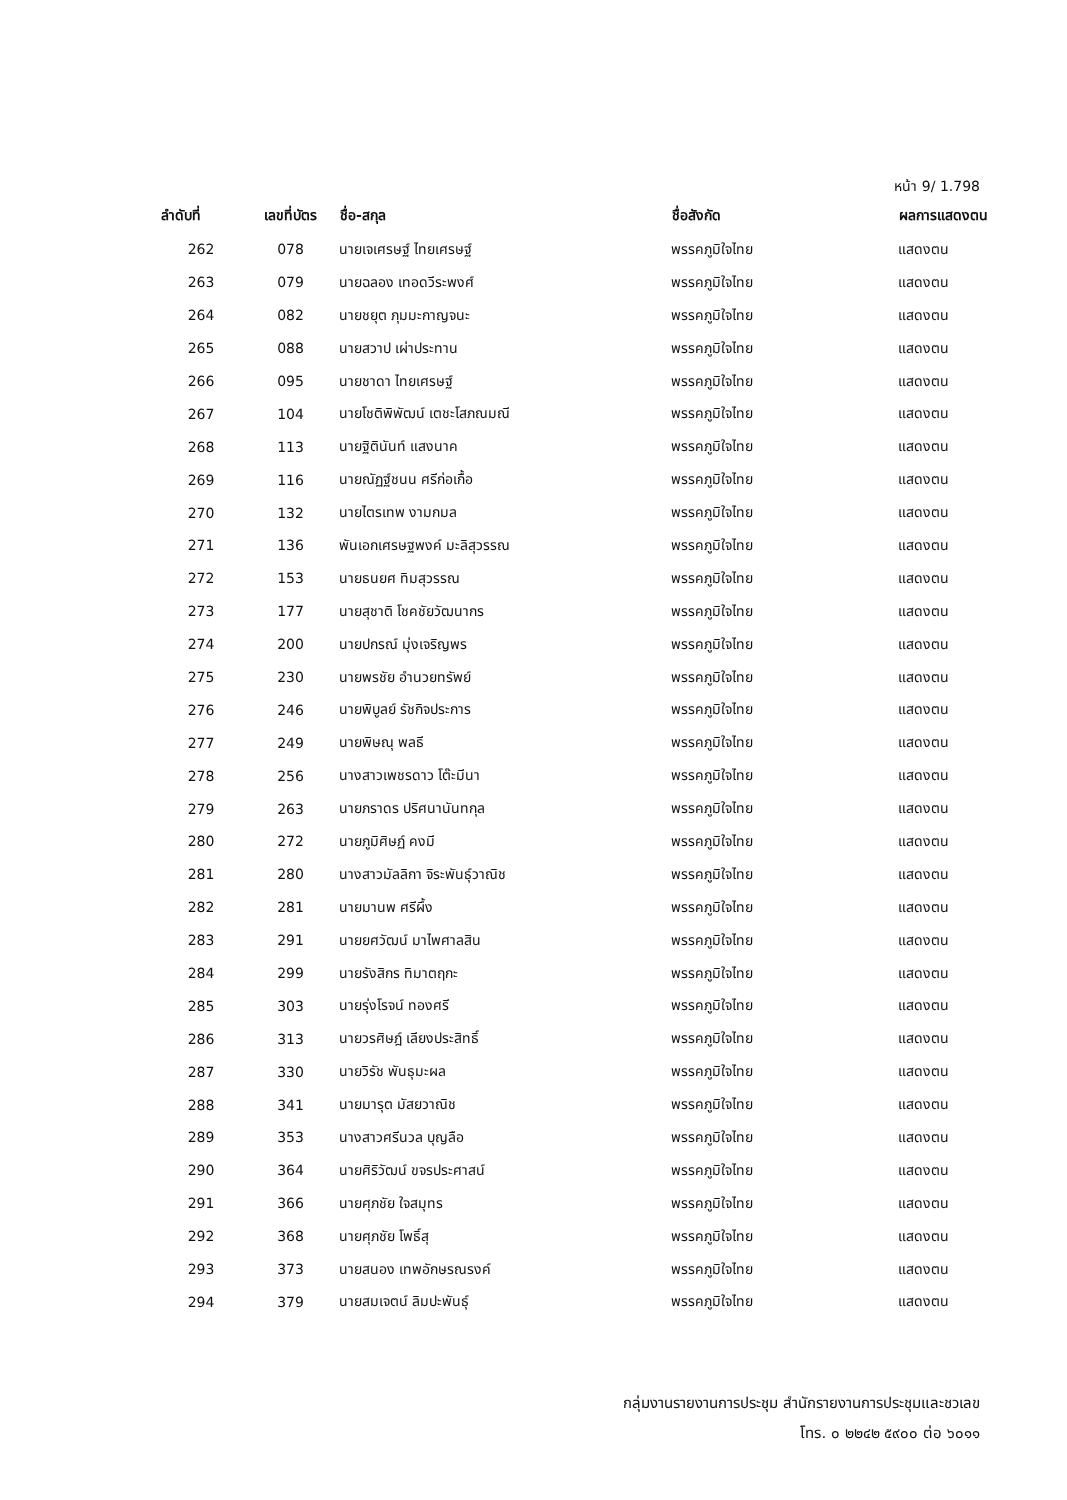หน้า 9/ 1.798
| ลำดับที่ | เลขที่บัตร | ชื่อ-สกุล | ชื่อสังกัด | ผลการแสดงตน |
| --- | --- | --- | --- | --- |
| 262 | 078 | นายเจเศรษฐ์ ไทยเศรษฐ์ | พรรคภูมิใจไทย | แสดงตน |
| 263 | 079 | นายฉลอง เทอดวีระพงศ์ | พรรคภูมิใจไทย | แสดงตน |
| 264 | 082 | นายชยุต ภุมมะกาญจนะ | พรรคภูมิใจไทย | แสดงตน |
| 265 | 088 | นายสวาป เผ่าประทาน | พรรคภูมิใจไทย | แสดงตน |
| 266 | 095 | นายชาดา ไทยเศรษฐ์ | พรรคภูมิใจไทย | แสดงตน |
| 267 | 104 | นายโชติพิพัฒน์ เตชะโสภณมณี | พรรคภูมิใจไทย | แสดงตน |
| 268 | 113 | นายฐิตินันท์ แสงนาค | พรรคภูมิใจไทย | แสดงตน |
| 269 | 116 | นายณัฏฐ์ชนน ศรีก่อเกื้อ | พรรคภูมิใจไทย | แสดงตน |
| 270 | 132 | นายไตรเทพ งามกมล | พรรคภูมิใจไทย | แสดงตน |
| 271 | 136 | พันเอกเศรษฐพงค์ มะลิสุวรรณ | พรรคภูมิใจไทย | แสดงตน |
| 272 | 153 | นายธนยศ ทิมสุวรรณ | พรรคภูมิใจไทย | แสดงตน |
| 273 | 177 | นายสุชาติ โชคชัยวัฒนากร | พรรคภูมิใจไทย | แสดงตน |
| 274 | 200 | นายปกรณ์ มุ่งเจริญพร | พรรคภูมิใจไทย | แสดงตน |
| 275 | 230 | นายพรชัย อำนวยทรัพย์ | พรรคภูมิใจไทย | แสดงตน |
| 276 | 246 | นายพิบูลย์ รัชกิจประการ | พรรคภูมิใจไทย | แสดงตน |
| 277 | 249 | นายพิษณุ พลธี | พรรคภูมิใจไทย | แสดงตน |
| 278 | 256 | นางสาวเพชรดาว โต๊ะมีนา | พรรคภูมิใจไทย | แสดงตน |
| 279 | 263 | นายภราดร ปริศนานันทกุล | พรรคภูมิใจไทย | แสดงตน |
| 280 | 272 | นายภูมิศิษฏ์ คงมี | พรรคภูมิใจไทย | แสดงตน |
| 281 | 280 | นางสาวมัลลิกา จิระพันธุ์วาณิช | พรรคภูมิใจไทย | แสดงตน |
| 282 | 281 | นายมานพ ศรีผึ้ง | พรรคภูมิใจไทย | แสดงตน |
| 283 | 291 | นายยศวัฒน์ มาไพศาลสิน | พรรคภูมิใจไทย | แสดงตน |
| 284 | 299 | นายรังสิกร ทิมาตฤกะ | พรรคภูมิใจไทย | แสดงตน |
| 285 | 303 | นายรุ่งโรจน์ ทองศรี | พรรคภูมิใจไทย | แสดงตน |
| 286 | 313 | นายวรศิษฎ์ เลียงประสิทธิ์ | พรรคภูมิใจไทย | แสดงตน |
| 287 | 330 | นายวิรัช พันธุมะผล | พรรคภูมิใจไทย | แสดงตน |
| 288 | 341 | นายมารุต มัสยวาณิช | พรรคภูมิใจไทย | แสดงตน |
| 289 | 353 | นางสาวศรีนวล บุญลือ | พรรคภูมิใจไทย | แสดงตน |
| 290 | 364 | นายศิริวัฒน์ ขจรประศาสน์ | พรรคภูมิใจไทย | แสดงตน |
| 291 | 366 | นายศุภชัย ใจสมุทร | พรรคภูมิใจไทย | แสดงตน |
| 292 | 368 | นายศุภชัย โพธิ์สุ | พรรคภูมิใจไทย | แสดงตน |
| 293 | 373 | นายสนอง เทพอักษรณรงค์ | พรรคภูมิใจไทย | แสดงตน |
| 294 | 379 | นายสมเจตน์ ลิมปะพันธุ์ | พรรคภูมิใจไทย | แสดงตน |
กลุ่มงานรายงานการประชุม สำนักรายงานการประชุมและชวเลข
โทร. ๐ ๒๒๔๒ ๕๙๐๐ ต่อ ๖๐๑๑